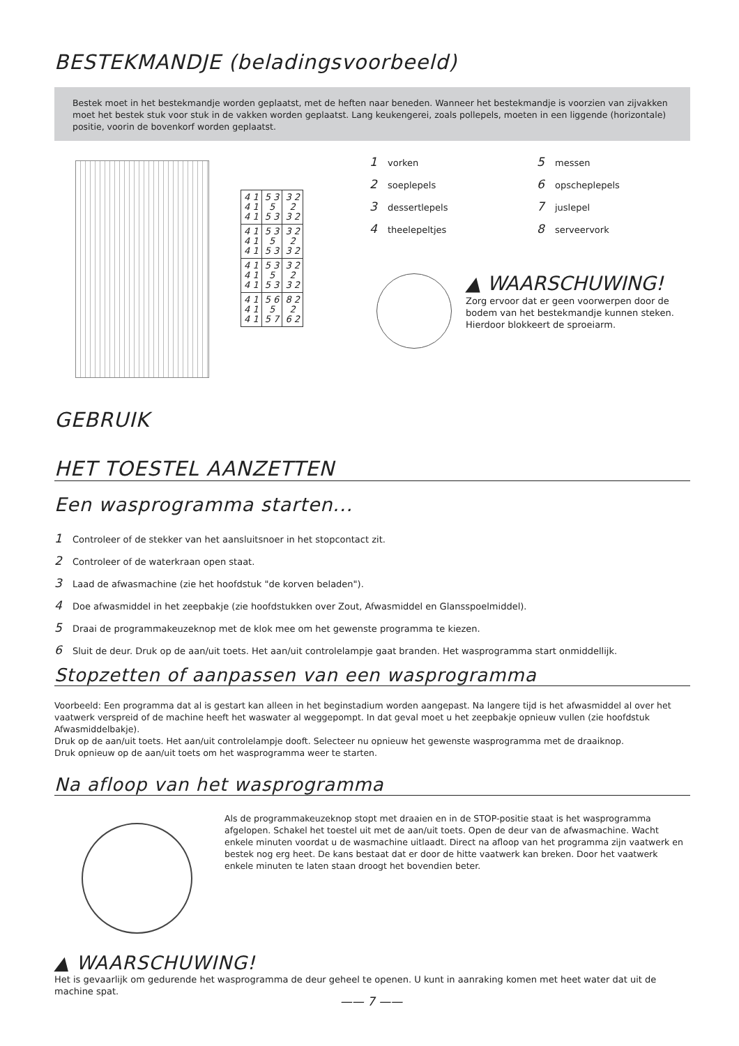BESTEKMANDJE (beladingsvoorbeeld)
Bestek moet in het bestekmandje worden geplaatst, met de heften naar beneden. Wanneer het bestekmandje is voorzien van zijvakken moet het bestek stuk voor stuk in de vakken worden geplaatst. Lang keukengerei, zoals pollepels, moeten in een liggende (horizontale) positie, voorin de bovenkorf worden geplaatst.
| 4 1 4 1 4 1 | 5 3 5 5 3 | 3 2 2 3 2 |
| 4 1 4 1 4 1 | 5 3 5 5 3 | 3 2 2 3 2 |
| 4 1 4 1 4 1 | 5 3 5 5 3 | 3 2 2 3 2 |
| 4 1 4 1 4 1 | 5 6 5 5 7 | 8 2 2 6 2 |
1 vorken
2 soeplepels
3 dessertlepels
4 theelepeltjes
5 messen
6 opscheplepels
7 juslepel
8 serveervork
▲ WAARSCHUWING!
Zorg ervoor dat er geen voorwerpen door de bodem van het bestekmandje kunnen steken. Hierdoor blokkeert de sproeiarm.
GEBRUIK
HET TOESTEL AANZETTEN
Een wasprogramma starten...
1 Controleer of de stekker van het aansluitsnoer in het stopcontact zit.
2 Controleer of de waterkraan open staat.
3 Laad de afwasmachine (zie het hoofdstuk "de korven beladen").
4 Doe afwasmiddel in het zeepbakje (zie hoofdstukken over Zout, Afwasmiddel en Glansspoelmiddel).
5 Draai de programmakeuzeknop met de klok mee om het gewenste programma te kiezen.
6 Sluit de deur. Druk op de aan/uit toets. Het aan/uit controlelampje gaat branden. Het wasprogramma start onmiddellijk.
Stopzetten of aanpassen van een wasprogramma
Voorbeeld: Een programma dat al is gestart kan alleen in het beginstadium worden aangepast. Na langere tijd is het afwasmiddel al over het vaatwerk verspreid of de machine heeft het waswater al weggepompt. In dat geval moet u het zeepbakje opnieuw vullen (zie hoofdstuk Afwasmiddelbakje).
Druk op de aan/uit toets. Het aan/uit controlelampje dooft. Selecteer nu opnieuw het gewenste wasprogramma met de draaiknop.
Druk opnieuw op de aan/uit toets om het wasprogramma weer te starten.
Na afloop van het wasprogramma
Als de programmakeuzeknop stopt met draaien en in de STOP-positie staat is het wasprogramma afgelopen. Schakel het toestel uit met de aan/uit toets. Open de deur van de afwasmachine. Wacht enkele minuten voordat u de wasmachine uitlaadt. Direct na afloop van het programma zijn vaatwerk en bestek nog erg heet. De kans bestaat dat er door de hitte vaatwerk kan breken. Door het vaatwerk enkele minuten te laten staan droogt het bovendien beter.
▲ WAARSCHUWING!
Het is gevaarlijk om gedurende het wasprogramma de deur geheel te openen. U kunt in aanraking komen met heet water dat uit de machine spat.
—— 7 ——